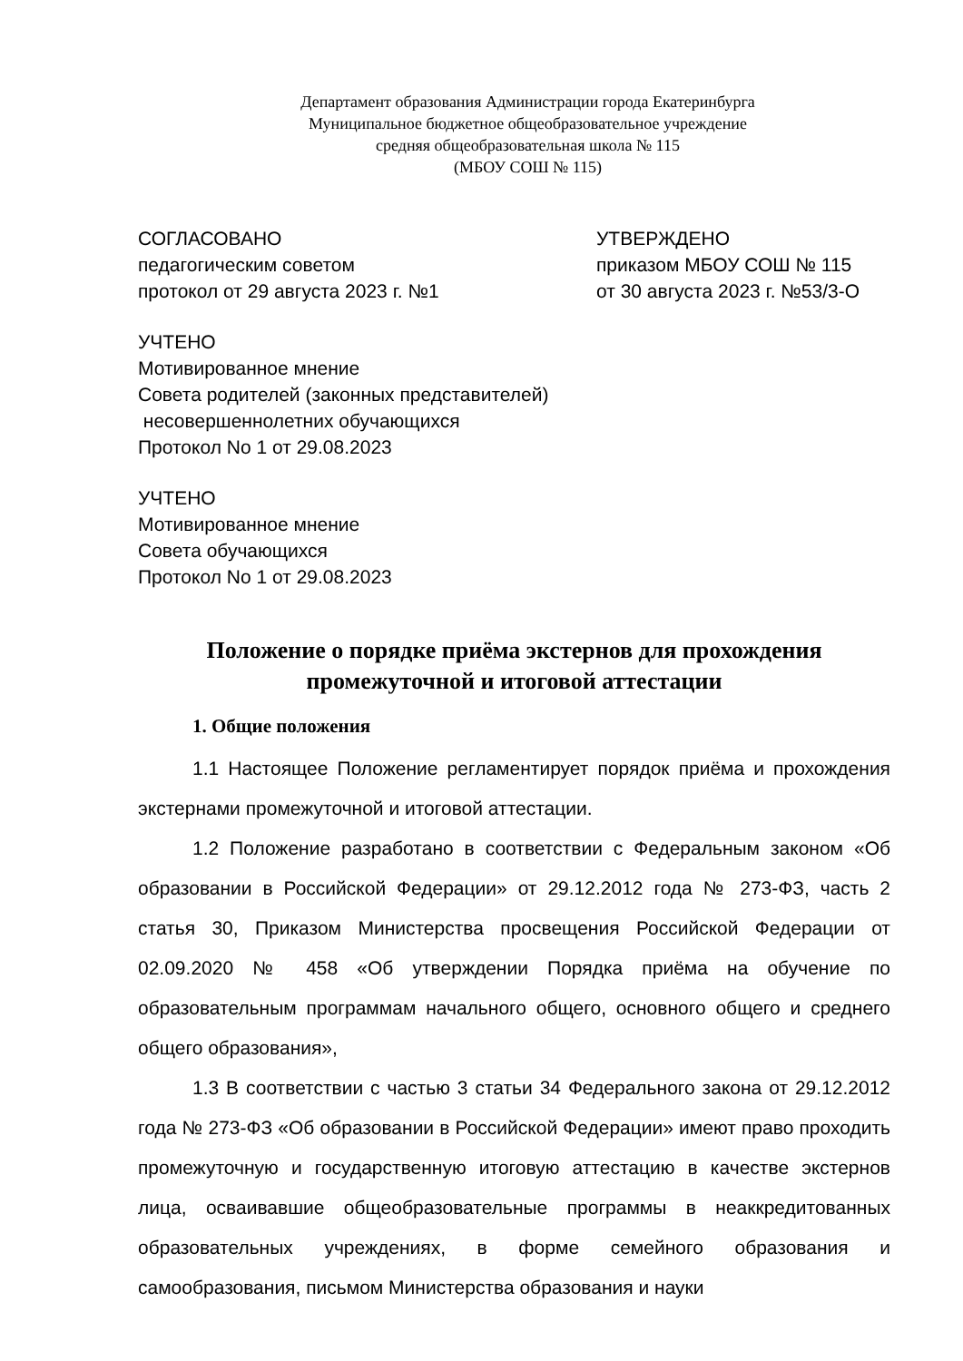Департамент образования Администрации города Екатеринбурга
Муниципальное бюджетное общеобразовательное учреждение
средняя общеобразовательная школа № 115
(МБОУ СОШ № 115)
СОГЛАСОВАНО
педагогическим советом
протокол от 29 августа 2023 г. №1
УТВЕРЖДЕНО
приказом МБОУ СОШ № 115
от 30 августа 2023 г. №53/3-О
УЧТЕНО
Мотивированное мнение
Совета родителей (законных представителей)
несовершеннолетних обучающихся
Протокол No 1 от 29.08.2023
УЧТЕНО
Мотивированное мнение
Совета обучающихся
Протокол No 1 от 29.08.2023
Положение о порядке приёма экстернов для прохождения промежуточной и итоговой аттестации
1. Общие положения
1.1 Настоящее Положение регламентирует порядок приёма и прохождения экстернами промежуточной и итоговой аттестации.
1.2 Положение разработано в соответствии с Федеральным законом «Об образовании в Российской Федерации» от 29.12.2012 года № 273-ФЗ, часть 2 статья 30, Приказом Министерства просвещения Российской Федерации от 02.09.2020 № 458 «Об утверждении Порядка приёма на обучение по образовательным программам начального общего, основного общего и среднего общего образования»,
1.3 В соответствии с частью 3 статьи 34 Федерального закона от 29.12.2012 года № 273-ФЗ «Об образовании в Российской Федерации» имеют право проходить промежуточную и государственную итоговую аттестацию в качестве экстернов лица, осваивавшие общеобразовательные программы в неаккредитованных образовательных учреждениях, в форме семейного образования и самообразования, письмом Министерства образования и науки